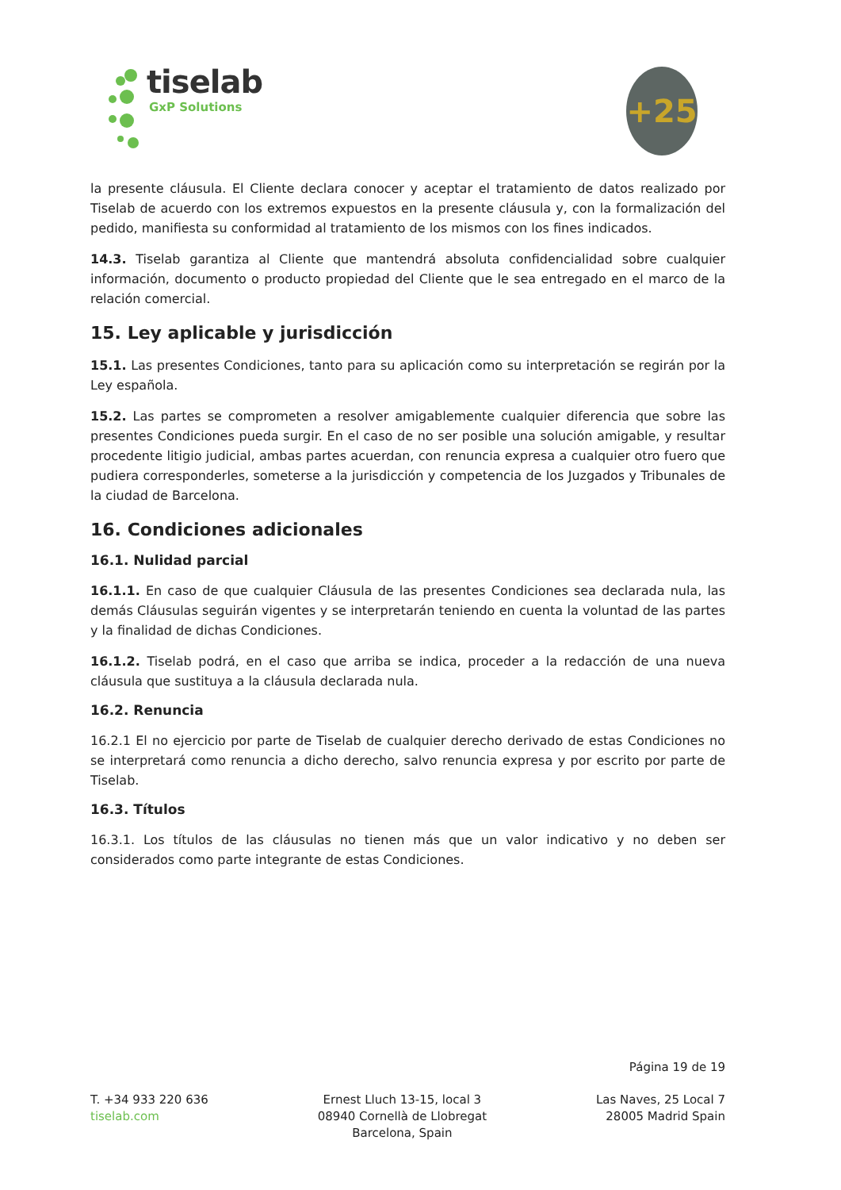tiselab
GxP Solutions
+25
la presente cláusula. El Cliente declara conocer y aceptar el tratamiento de datos realizado por Tiselab de acuerdo con los extremos expuestos en la presente cláusula y, con la formalización del pedido, manifiesta su conformidad al tratamiento de los mismos con los fines indicados.
14.3. Tiselab garantiza al Cliente que mantendrá absoluta confidencialidad sobre cualquier información, documento o producto propiedad del Cliente que le sea entregado en el marco de la relación comercial.
15. Ley aplicable y jurisdicción
15.1. Las presentes Condiciones, tanto para su aplicación como su interpretación se regirán por la Ley española.
15.2. Las partes se comprometen a resolver amigablemente cualquier diferencia que sobre las presentes Condiciones pueda surgir. En el caso de no ser posible una solución amigable, y resultar procedente litigio judicial, ambas partes acuerdan, con renuncia expresa a cualquier otro fuero que pudiera corresponderles, someterse a la jurisdicción y competencia de los Juzgados y Tribunales de la ciudad de Barcelona.
16. Condiciones adicionales
16.1. Nulidad parcial
16.1.1. En caso de que cualquier Cláusula de las presentes Condiciones sea declarada nula, las demás Cláusulas seguirán vigentes y se interpretarán teniendo en cuenta la voluntad de las partes y la finalidad de dichas Condiciones.
16.1.2. Tiselab podrá, en el caso que arriba se indica, proceder a la redacción de una nueva cláusula que sustituya a la cláusula declarada nula.
16.2. Renuncia
16.2.1 El no ejercicio por parte de Tiselab de cualquier derecho derivado de estas Condiciones no se interpretará como renuncia a dicho derecho, salvo renuncia expresa y por escrito por parte de Tiselab.
16.3. Títulos
16.3.1. Los títulos de las cláusulas no tienen más que un valor indicativo y no deben ser considerados como parte integrante de estas Condiciones.
Página 19 de 19
T. +34 933 220 636
tiselab.com
Ernest Lluch 13-15, local 3
08940 Cornellà de Llobregat
Barcelona, Spain
Las Naves, 25 Local 7
28005 Madrid Spain